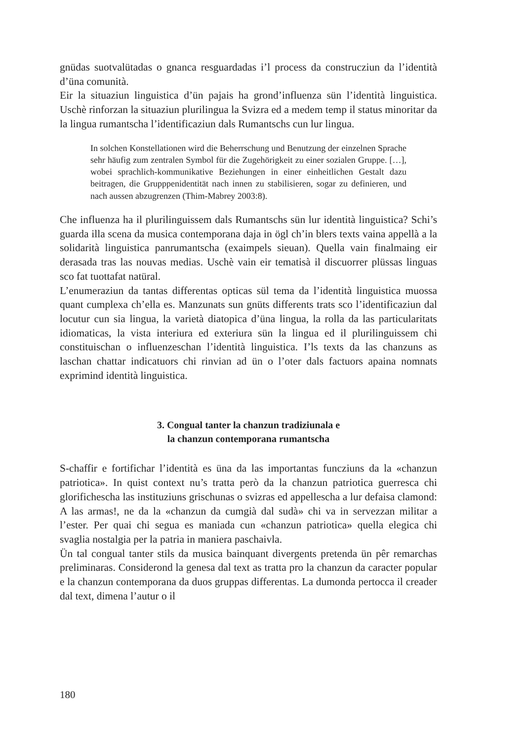gnüdas suotvalütadas o gnanca resguardadas i’l process da construcziun da l’identità d’üna comunità.
Eir la situaziun linguistica d’ün pajais ha grond’influenza sün l’identità linguistica. Uschè rinforzan la situaziun plurilingua la Svizra ed a medem temp il status minoritar da la lingua rumantscha l’identificaziun dals Rumantschs cun lur lingua.
In solchen Konstellationen wird die Beherrschung und Benutzung der einzelnen Sprache sehr häufig zum zentralen Symbol für die Zugehörigkeit zu einer sozialen Gruppe. […], wobei sprachlich-kommunikative Beziehungen in einer einheitlichen Gestalt dazu beitragen, die Grupppenidentität nach innen zu stabilisieren, sogar zu definieren, und nach aussen abzugrenzen (Thim-Mabrey 2003:8).
Che influenza ha il plurilinguissem dals Rumantschs sün lur identità linguistica? Schi’s guarda illa scena da musica contemporana daja in ögl ch’in blers texts vaina appellà a la solidarità linguistica panrumantscha (exaimpels sieuan). Quella vain finalmaing eir derasada tras las nouvas medias. Uschè vain eir tematisà il discuorrer plüssas linguas sco fat tuottafat natüral.
L’enumeraziun da tantas differentas opticas sül tema da l’identità linguistica muossa quant cumplexa ch’ella es. Manzunats sun gnüts differents trats sco l’identificaziun dal locutur cun sia lingua, la varietà diatopica d’üna lingua, la rolla da las particularitats idiomaticas, la vista interiura ed exteriura sün la lingua ed il plurilinguissem chi constituischan o influenzeschan l’identità linguistica. I’ls texts da las chanzuns as laschan chattar indicatuors chi rinvian ad ün o l’oter dals factuors apaina nomnats exprimind identità linguistica.
3. Congual tanter la chanzun tradiziunala e
la chanzun contemporana rumantscha
S-chaffir e fortifichar l’identità es üna da las importantas funcziuns da la «chanzun patriotica». In quist context nu’s tratta però da la chanzun patriotica guerresca chi glorifichescha las instituziuns grischunas o svizras ed appellescha a lur defaisa clamond: A las armas!, ne da la «chanzun da cumgià dal sudà» chi va in servezzan militar a l’ester. Per quai chi segua es maniada cun «chanzun patriotica» quella elegica chi svaglia nostalgia per la patria in maniera paschaivla.
Ün tal congual tanter stils da musica bainquant divergents pretenda ün pêr remarchas preliminaras. Considerond la genesa dal text as tratta pro la chanzun da caracter popular e la chanzun contemporana da duos gruppas differentas. La dumonda pertocca il creader dal text, dimena l’autur o il
180